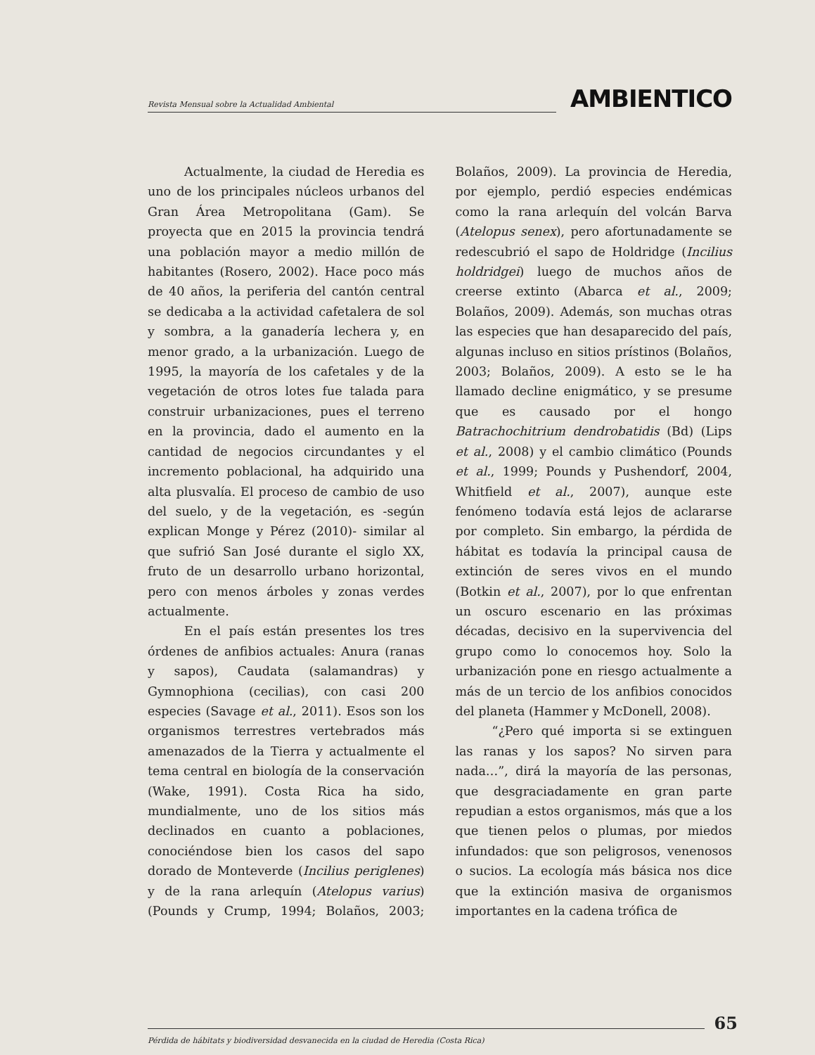Revista Mensual sobre la Actualidad Ambiental
AMBIENTICO
Actualmente, la ciudad de Heredia es uno de los principales núcleos urbanos del Gran Área Metropolitana (Gam). Se proyecta que en 2015 la provincia tendrá una población mayor a medio millón de habitantes (Rosero, 2002). Hace poco más de 40 años, la periferia del cantón central se dedicaba a la actividad cafetalera de sol y sombra, a la ganadería lechera y, en menor grado, a la urbanización. Luego de 1995, la mayoría de los cafetales y de la vegetación de otros lotes fue talada para construir urbanizaciones, pues el terreno en la provincia, dado el aumento en la cantidad de negocios circundantes y el incremento poblacional, ha adquirido una alta plusvalía. El proceso de cambio de uso del suelo, y de la vegetación, es -según explican Monge y Pérez (2010)- similar al que sufrió San José durante el siglo XX, fruto de un desarrollo urbano horizontal, pero con menos árboles y zonas verdes actualmente.
En el país están presentes los tres órdenes de anfibios actuales: Anura (ranas y sapos), Caudata (salamandras) y Gymnophiona (cecilias), con casi 200 especies (Savage et al., 2011). Esos son los organismos terrestres vertebrados más amenazados de la Tierra y actualmente el tema central en biología de la conservación (Wake, 1991). Costa Rica ha sido, mundialmente, uno de los sitios más declinados en cuanto a poblaciones, conociéndose bien los casos del sapo dorado de Monteverde (Incilius periglenes) y de la rana arlequín (Atelopus varius) (Pounds y Crump, 1994; Bolaños, 2003; Bolaños, 2009). La provincia de Heredia, por ejemplo, perdió especies endémicas como la rana arlequín del volcán Barva (Atelopus senex), pero afortunadamente se redescubrió el sapo de Holdridge (Incilius holdridgei) luego de muchos años de creerse extinto (Abarca et al., 2009; Bolaños, 2009). Además, son muchas otras las especies que han desaparecido del país, algunas incluso en sitios prístinos (Bolaños, 2003; Bolaños, 2009). A esto se le ha llamado decline enigmático, y se presume que es causado por el hongo Batrachochitrium dendrobatidis (Bd) (Lips et al., 2008) y el cambio climático (Pounds et al., 1999; Pounds y Pushendorf, 2004, Whitfield et al., 2007), aunque este fenómeno todavía está lejos de aclararse por completo. Sin embargo, la pérdida de hábitat es todavía la principal causa de extinción de seres vivos en el mundo (Botkin et al., 2007), por lo que enfrentan un oscuro escenario en las próximas décadas, decisivo en la supervivencia del grupo como lo conocemos hoy. Solo la urbanización pone en riesgo actualmente a más de un tercio de los anfibios conocidos del planeta (Hammer y McDonell, 2008).
“¿Pero qué importa si se extinguen las ranas y los sapos? No sirven para nada…”, dirá la mayoría de las personas, que desgraciadamente en gran parte repudian a estos organismos, más que a los que tienen pelos o plumas, por miedos infundados: que son peligrosos, venenosos o sucios. La ecología más básica nos dice que la extinción masiva de organismos importantes en la cadena trófica de
65
Pérdida de hábitats y biodiversidad desvanecida en la ciudad de Heredia (Costa Rica)